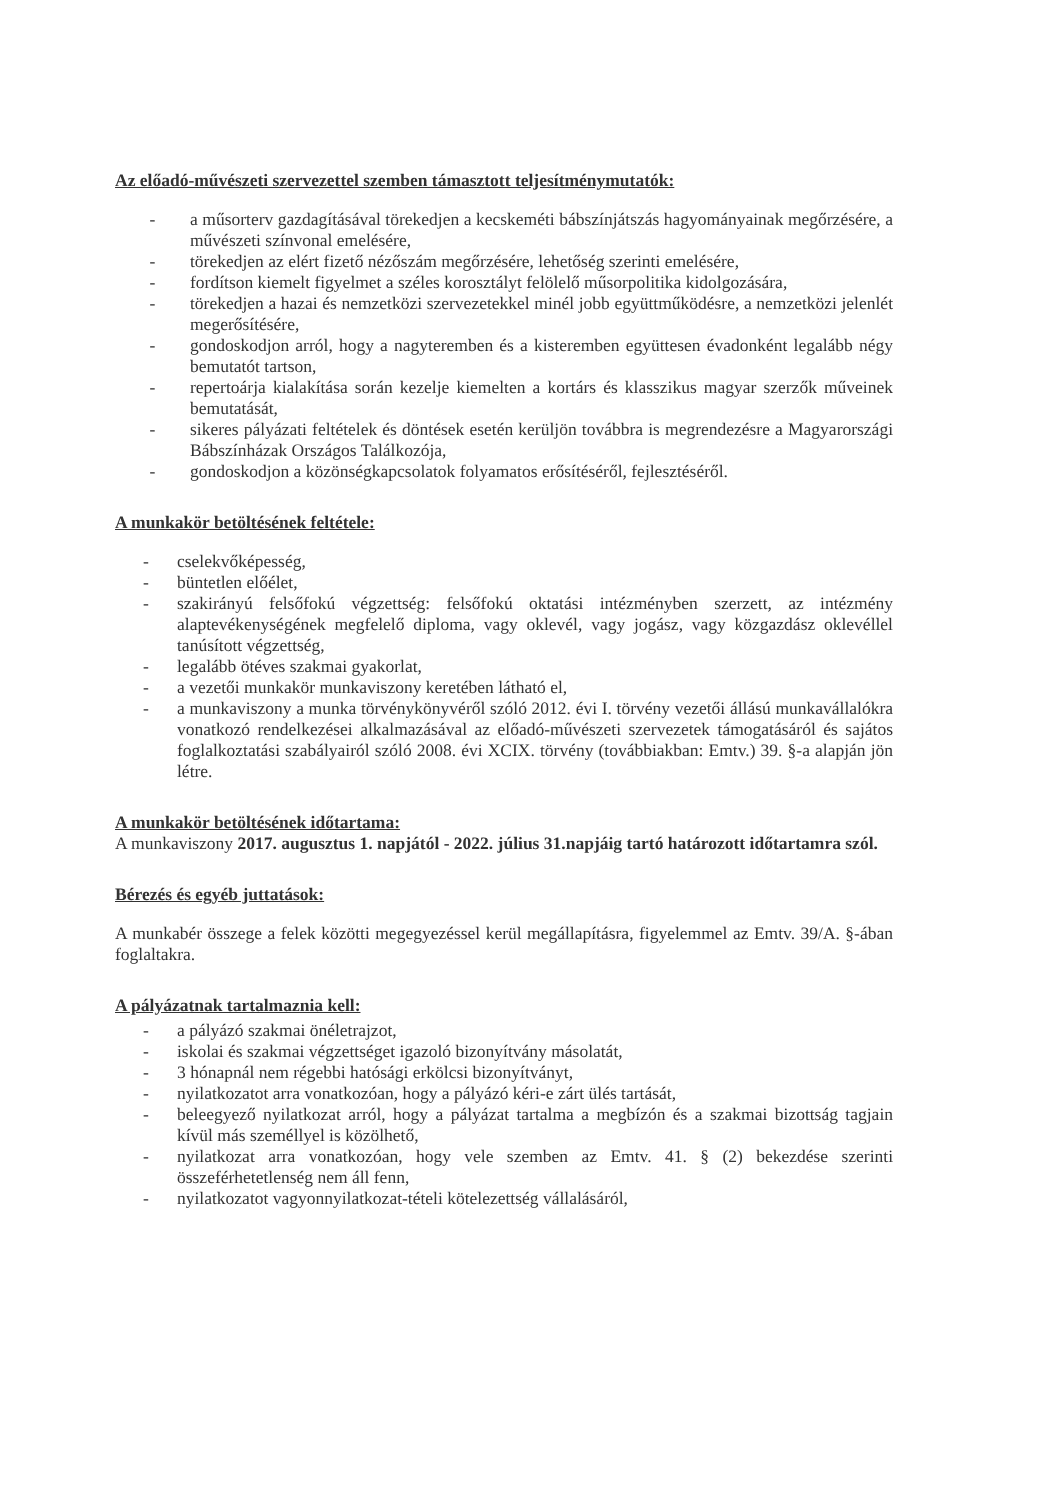Az előadó-művészeti szervezettel szemben támasztott teljesítménymutatók:
- a műsorterv gazdagításával törekedjen a kecskeméti bábszínjátszás hagyományainak megőrzésére, a művészeti színvonal emelésére,
- törekedjen az elért fizető nézőszám megőrzésére, lehetőség szerinti emelésére,
- fordítson kiemelt figyelmet a széles korosztályt felölelő műsorpolitika kidolgozására,
- törekedjen a hazai és nemzetközi szervezetekkel minél jobb együttműködésre, a nemzetközi jelenlét megerősítésére,
- gondoskodjon arról, hogy a nagyteremben és a kisteremben együttesen évadonként legalább négy bemutatót tartson,
- repertoárja kialakítása során kezelje kiemelten a kortárs és klasszikus magyar szerzők műveinek bemutatását,
- sikeres pályázati feltételek és döntések esetén kerüljön továbbra is megrendezésre a Magyarországi Bábszínházak Országos Találkozója,
- gondoskodjon a közönségkapcsolatok folyamatos erősítéséről, fejlesztéséről.
A munkakör betöltésének feltétele:
- cselekvőképesség,
- büntetlen előélet,
- szakirányú felsőfokú végzettség: felsőfokú oktatási intézményben szerzett, az intézmény alaptevékenységének megfelelő diploma, vagy oklevél, vagy jogász, vagy közgazdász oklevéllel tanúsított végzettség,
- legalább ötéves szakmai gyakorlat,
- a vezetői munkakör munkaviszony keretében látható el,
- a munkaviszony a munka törvénykönyvéről szóló 2012. évi I. törvény vezetői állású munkavállalókra vonatkozó rendelkezései alkalmazásával az előadó-művészeti szervezetek támogatásáról és sajátos foglalkoztatási szabályairól szóló 2008. évi XCIX. törvény (továbbiakban: Emtv.) 39. §-a alapján jön létre.
A munkakör betöltésének időtartama:
A munkaviszony 2017. augusztus 1. napjától - 2022. július 31.napjáig tartó határozott időtartamra szól.
Bérezés és egyéb juttatások:
A munkabér összege a felek közötti megegyezéssel kerül megállapításra, figyelemmel az Emtv. 39/A. §-ában foglaltakra.
A pályázatnak tartalmaznia kell:
- a pályázó szakmai önéletrajzot,
- iskolai és szakmai végzettséget igazoló bizonyítvány másolatát,
- 3 hónapnál nem régebbi hatósági erkölcsi bizonyítványt,
- nyilatkozatot arra vonatkozóan, hogy a pályázó kéri-e zárt ülés tartását,
- beleegyező nyilatkozat arról, hogy a pályázat tartalma a megbízón és a szakmai bizottság tagjain kívül más személlyel is közölhető,
- nyilatkozat arra vonatkozóan, hogy vele szemben az Emtv. 41. § (2) bekezdése szerinti összeférhetetlenség nem áll fenn,
- nyilatkozatot vagyonnyilatkozat-tételi kötelezettség vállalásáról,